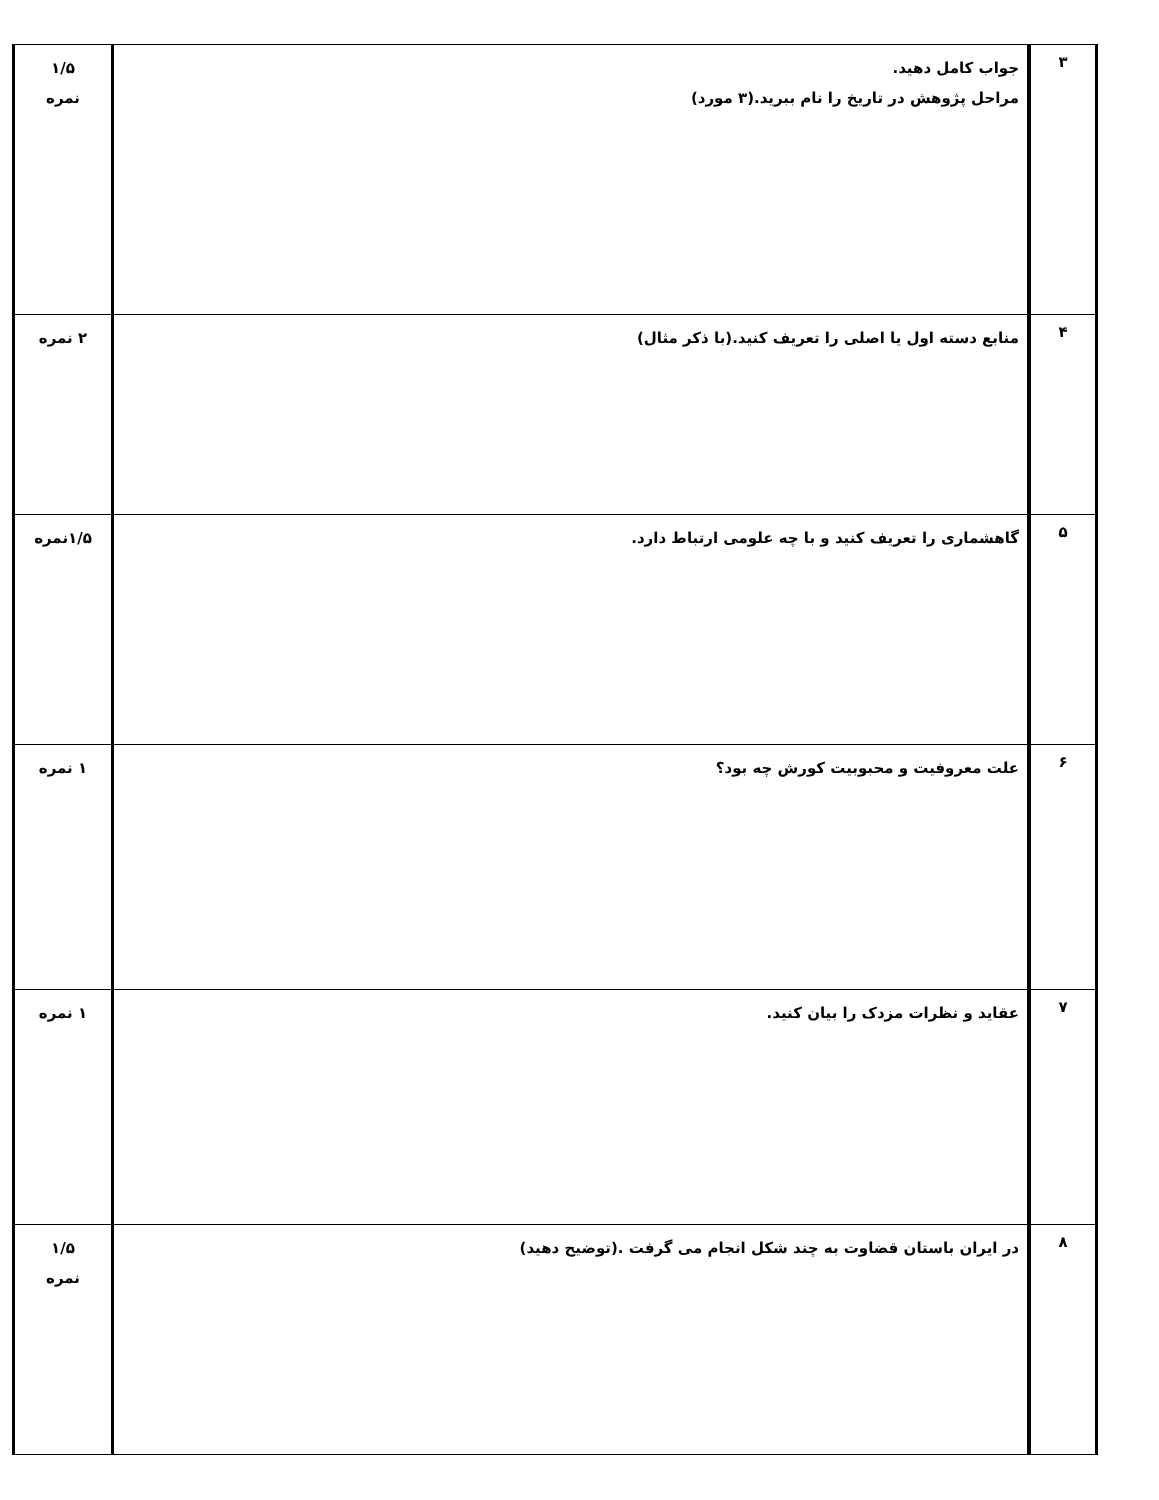| ۳ | جواب کامل دهید. مراحل پژوهش در تاریخ را نام ببرید.(۳ مورد) | ۱/۵ نمره |
| ۴ | منابع دسته اول یا اصلی را تعریف کنید.(با ذکر مثال) | ۲ نمره |
| ۵ | گاهشماری را تعریف کنید و با چه علومی ارتباط دارد. | ۱/۵نمره |
| ۶ | علت معروفیت و محبوبیت کورش چه بود؟ | ۱ نمره |
| ۷ | عقاید و نظرات مزدک را بیان کنید. | ۱ نمره |
| ۸ | در ایران باستان قضاوت به چند شکل انجام می گرفت .(توضیح دهید) | ۱/۵ نمره |